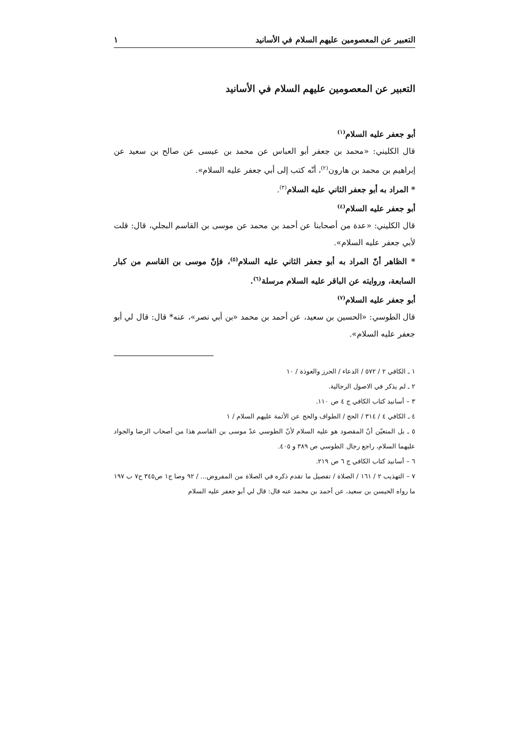التعبير عن المعصومين عليهم السلام في الأسانيد ١
التعبير عن المعصومين عليهم السلام في الأسانيد
أبو جعفر عليه السلام<sup>(١)</sup>
قال الكليني: «محمد بن جعفر أبو العباس عن محمد بن عيسى عن صالح بن سعيد عن إبراهيم بن محمد بن هارون<sup>(٢)</sup>، أنّه كتب إلى أبي جعفر عليه السلام».
* المراد به أبو جعفر الثاني عليه السلام<sup>(٣)</sup>.
أبو جعفر عليه السلام<sup>(٤)</sup>
قال الكليني: «عدة من أصحابنا عن أحمد بن محمد عن موسى بن القاسم البجلي، قال: قلت لأبي جعفر عليه السلام».
* الظاهر أنّ المراد به أبو جعفر الثاني عليه السلام<sup>(٥)</sup>، فإنّ موسى بن القاسم من كبار السابعة، وروايته عن الباقر عليه السلام مرسلة<sup>(٦)</sup>.
أبو جعفر عليه السلام<sup>(٧)</sup>
قال الطوسي: «الحسين بن سعيد، عن أحمد بن محمد «بن أبي نصر»، عنه* قال: قال لي أبو جعفر عليه السلام».
١ ـ الكافي ٢ / ٥٧٢ / الدعاء / الحرز والعوذة / ١٠
٢ ـ لم يذكر في الاصول الرجالية.
٣ – أسانيد كتاب الكافي ج ٤ ص ١١٠.
٤ ـ الكافي ٤ / ٣١٤ / الحج / الطواف والحج عن الأئمة عليهم السلام / ١
٥ ـ بل المتعيّن أنّ المقصود هو عليه السلام لأنّ الطوسي عدّ موسى بن القاسم هذا من أصحاب الرضا والجواد عليهما السلام، راجع رجال الطوسي ص ٣٨٩ و ٤٠٥.
٦ – أسانيد كتاب الكافي ج ٦ ص ٢١٩.
٧ – التهذيب ٢ / ١٦١ / الصلاة / تفصيل ما تقدم ذكره في الصلاة من المفروض... / ٩٢ وصا ج١ ص٣٤٥ ح٧ ب ١٩٧ ما رواه الحيسن بن سعيد، عن أحمد بن محمد عنه قال: قال لي أبو جعفر عليه السلام